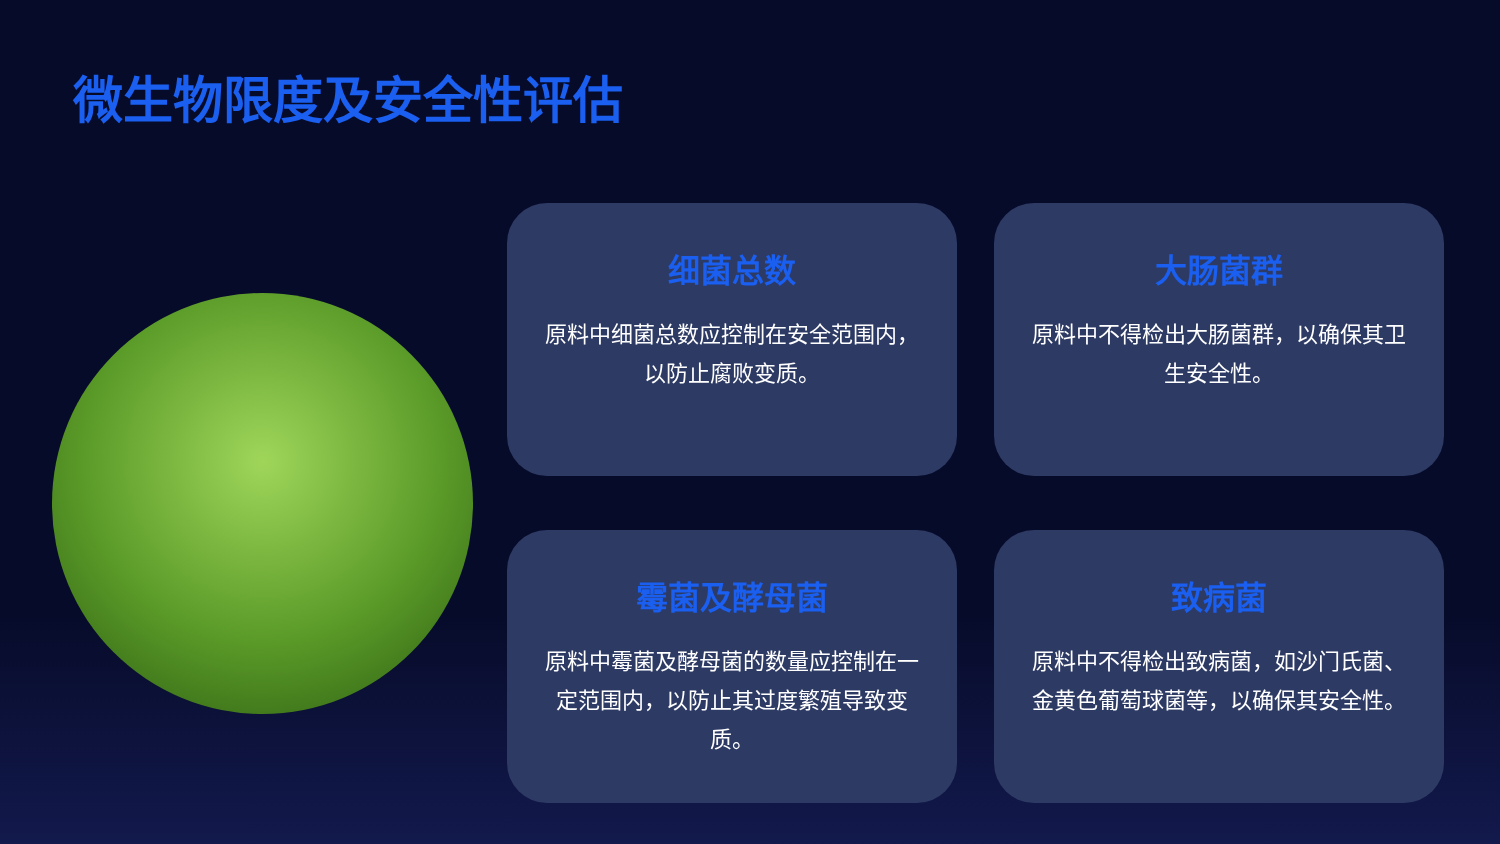微生物限度及安全性评估
细菌总数
原料中细菌总数应控制在安全范围内，以防止腐败变质。
大肠菌群
原料中不得检出大肠菌群，以确保其卫生安全性。
霉菌及酵母菌
原料中霉菌及酵母菌的数量应控制在一定范围内，以防止其过度繁殖导致变质。
致病菌
原料中不得检出致病菌，如沙门氏菌、金黄色葡萄球菌等，以确保其安全性。